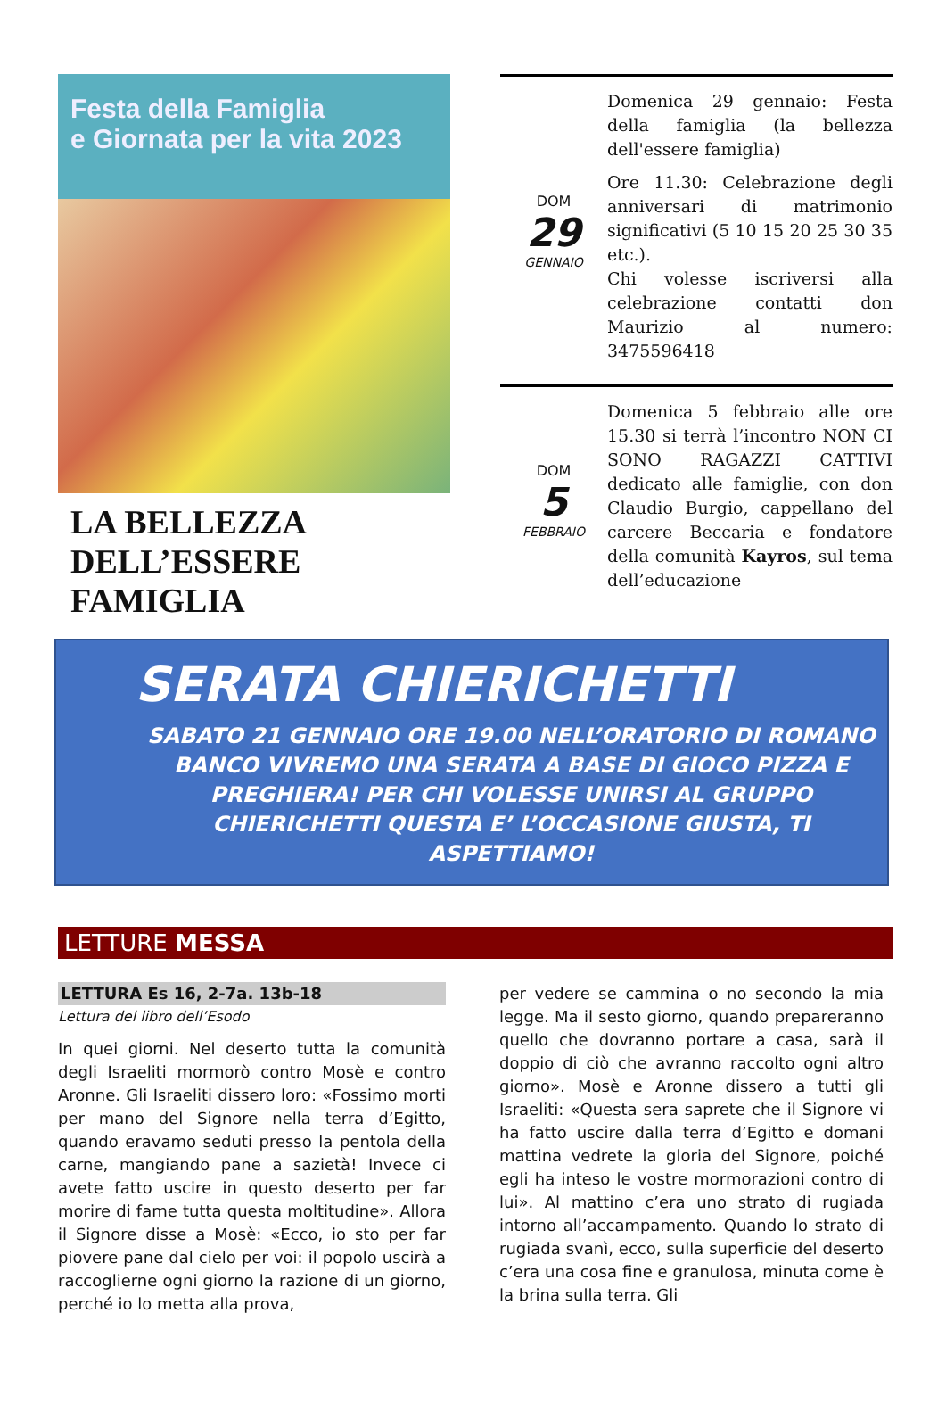Festa della Famiglia
e Giornata per la vita 2023
LA BELLEZZA
DELL’ESSERE FAMIGLIA
DOM
29
GENNAIO
Domenica 29 gennaio: Festa della famiglia (la bellezza dell'essere famiglia)
Ore 11.30: Celebrazione degli anniversari di matrimonio significativi (5 10 15 20 25 30 35 etc.).
Chi volesse iscriversi alla celebrazione contatti don Maurizio al numero: 3475596418
DOM
5
FEBBRAIO
Domenica 5 febbraio alle ore 15.30 si terrà l’incontro NON CI SONO RAGAZZI CATTIVI dedicato alle famiglie, con don Claudio Burgio, cappellano del carcere Beccaria e fondatore della comunità Kayros, sul tema dell’educazione
SERATA CHIERICHETTI
SABATO 21 GENNAIO ORE 19.00 NELL’ORATORIO DI ROMANO BANCO VIVREMO UNA SERATA A BASE DI GIOCO PIZZA E PREGHIERA! PER CHI VOLESSE UNIRSI AL GRUPPO CHIERICHETTI QUESTA E’ L’OCCASIONE GIUSTA, TI ASPETTIAMO!
LETTURE MESSA
LETTURA Es 16, 2-7a. 13b-18
Lettura del libro dell’Esodo
In quei giorni. Nel deserto tutta la comunità degli Israeliti mormorò contro Mosè e contro Aronne. Gli Israeliti dissero loro: «Fossimo morti per mano del Signore nella terra d’Egitto, quando eravamo seduti presso la pentola della carne, mangiando pane a sazietà! Invece ci avete fatto uscire in questo deserto per far morire di fame tutta questa moltitudine». Allora il Signore disse a Mosè: «Ecco, io sto per far piovere pane dal cielo per voi: il popolo uscirà a raccoglierne ogni giorno la razione di un giorno, perché io lo metta alla prova,
per vedere se cammina o no secondo la mia legge. Ma il sesto giorno, quando prepareranno quello che dovranno portare a casa, sarà il doppio di ciò che avranno raccolto ogni altro giorno». Mosè e Aronne dissero a tutti gli Israeliti: «Questa sera saprete che il Signore vi ha fatto uscire dalla terra d’Egitto e domani mattina vedrete la gloria del Signore, poiché egli ha inteso le vostre mormorazioni contro di lui». Al mattino c’era uno strato di rugiada intorno all’accampamento. Quando lo strato di rugiada svanì, ecco, sulla superficie del deserto c’era una cosa fine e granulosa, minuta come è la brina sulla terra. Gli